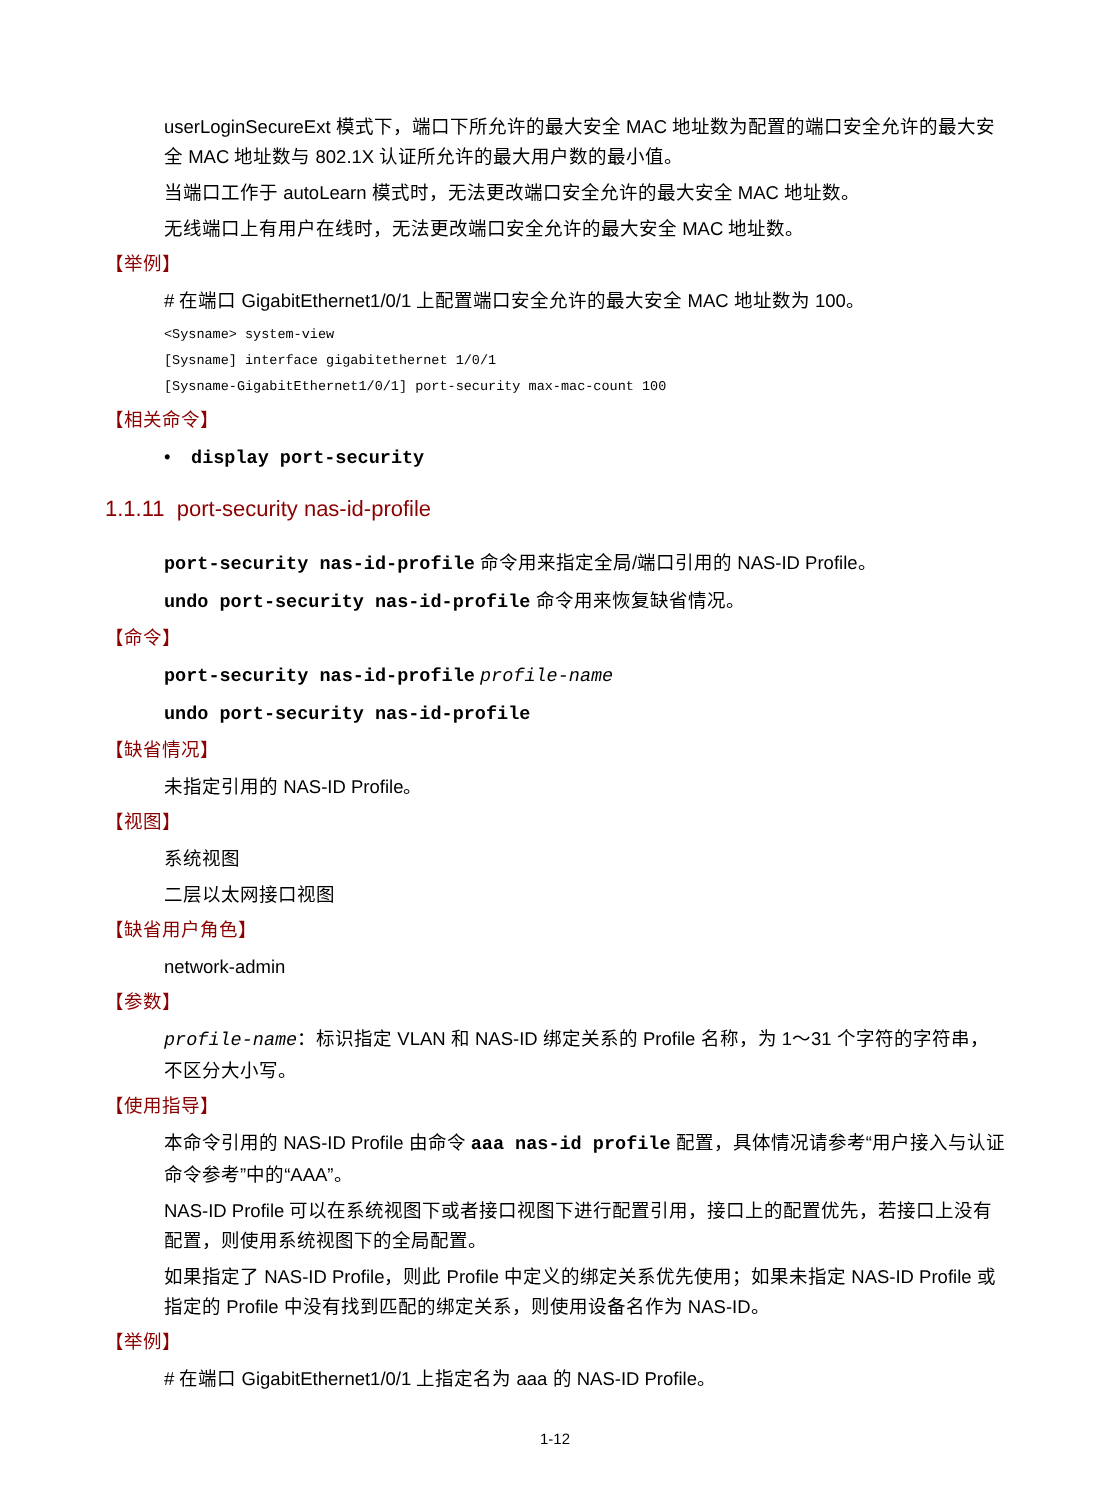userLoginSecureExt 模式下，端口下所允许的最大安全 MAC 地址数为配置的端口安全允许的最大安全 MAC 地址数与 802.1X 认证所允许的最大用户数的最小值。
当端口工作于 autoLearn 模式时，无法更改端口安全允许的最大安全 MAC 地址数。
无线端口上有用户在线时，无法更改端口安全允许的最大安全 MAC 地址数。
【举例】
# 在端口 GigabitEthernet1/0/1 上配置端口安全允许的最大安全 MAC 地址数为 100。
<Sysname> system-view
[Sysname] interface gigabitethernet 1/0/1
[Sysname-GigabitEthernet1/0/1] port-security max-mac-count 100
【相关命令】
• display port-security
1.1.11 port-security nas-id-profile
port-security nas-id-profile 命令用来指定全局/端口引用的 NAS-ID Profile。
undo port-security nas-id-profile 命令用来恢复缺省情况。
【命令】
port-security nas-id-profile profile-name
undo port-security nas-id-profile
【缺省情况】
未指定引用的 NAS-ID Profile。
【视图】
系统视图
二层以太网接口视图
【缺省用户角色】
network-admin
【参数】
profile-name：标识指定 VLAN 和 NAS-ID 绑定关系的 Profile 名称，为 1～31 个字符的字符串，不区分大小写。
【使用指导】
本命令引用的 NAS-ID Profile 由命令 aaa nas-id profile 配置，具体情况请参考“用户接入与认证命令参考”中的“AAA”。
NAS-ID Profile 可以在系统视图下或者接口视图下进行配置引用，接口上的配置优先，若接口上没有配置，则使用系统视图下的全局配置。
如果指定了 NAS-ID Profile，则此 Profile 中定义的绑定关系优先使用；如果未指定 NAS-ID Profile 或指定的 Profile 中没有找到匹配的绑定关系，则使用设备名作为 NAS-ID。
【举例】
# 在端口 GigabitEthernet1/0/1 上指定名为 aaa 的 NAS-ID Profile。
1-12